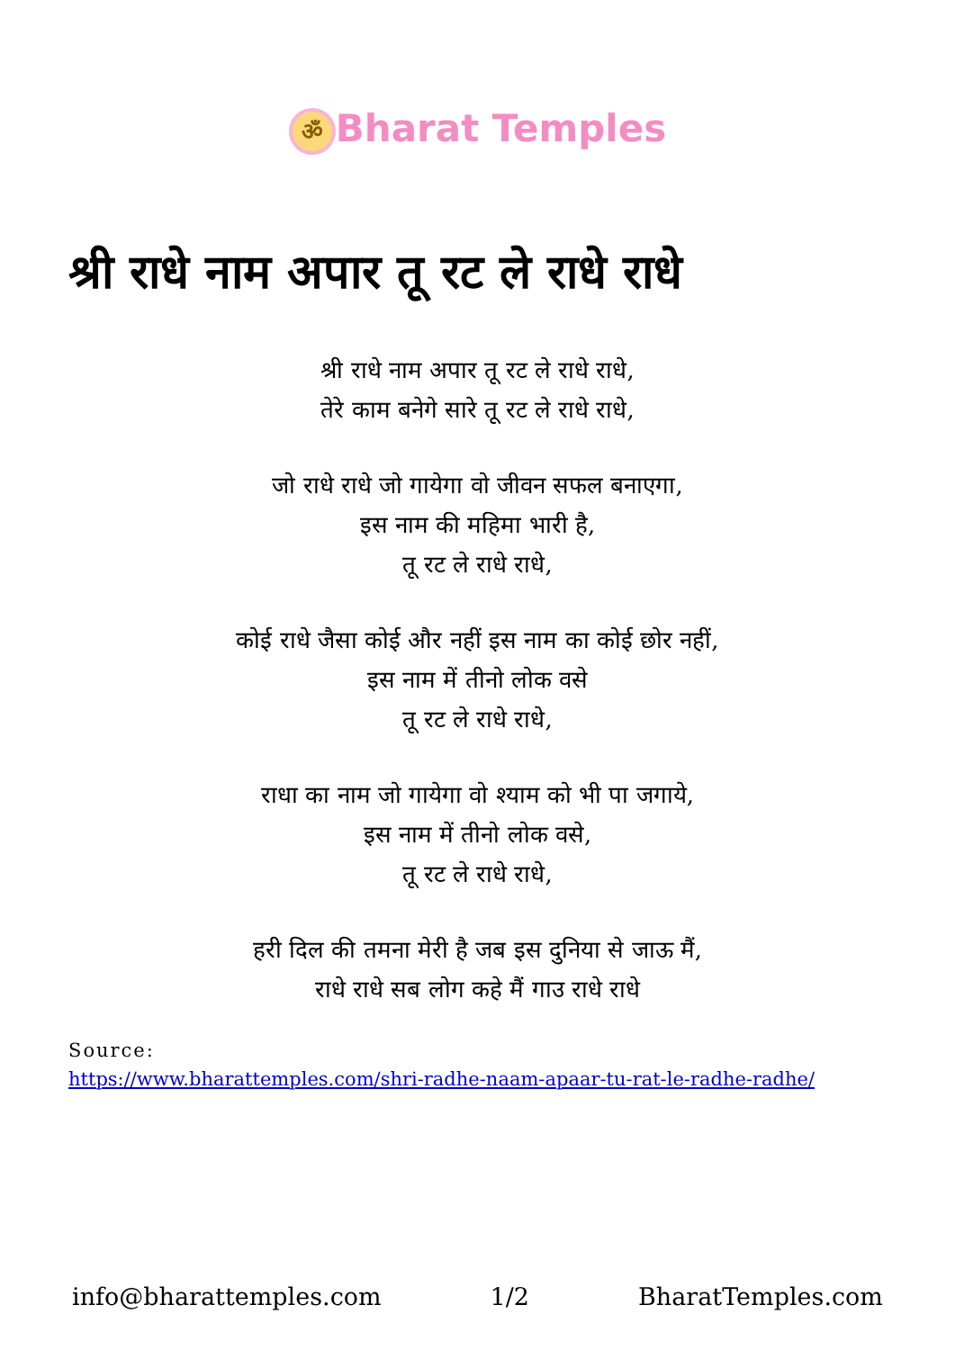ॐ Bharat Temples
श्री राधे नाम अपार तू रट ले राधे राधे
श्री राधे नाम अपार तू रट ले राधे राधे,
तेरे काम बनेगे सारे तू रट ले राधे राधे,
जो राधे राधे जो गायेगा वो जीवन सफल बनाएगा,
इस नाम की महिमा भारी है,
तू रट ले राधे राधे,
कोई राधे जैसा कोई और नहीं इस नाम का कोई छोर नहीं,
इस नाम में तीनो लोक वसे
तू रट ले राधे राधे,
राधा का नाम जो गायेगा वो श्याम को भी पा जगाये,
इस नाम में तीनो लोक वसे,
तू रट ले राधे राधे,
हरी दिल की तमना मेरी है जब इस दुनिया से जाऊ मैं,
राधे राधे सब लोग कहे मैं गाउ राधे राधे
Source:
https://www.bharattemples.com/shri-radhe-naam-apaar-tu-rat-le-radhe-radhe/
info@bharattemples.com 1/2 BharatTemples.com